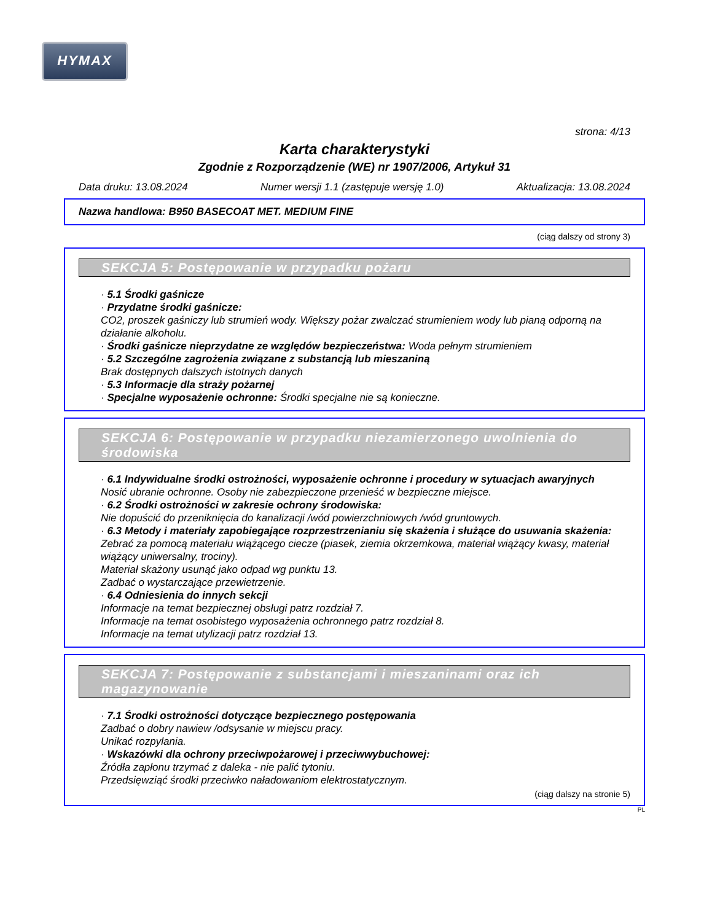HYMAX
strona: 4/13
Karta charakterystyki
Zgodnie z Rozporządzenie (WE) nr 1907/2006, Artykuł 31
Data druku: 13.08.2024 Numer wersji 1.1 (zastępuje wersję 1.0) Aktualizacja: 13.08.2024
Nazwa handlowa: B950 BASECOAT MET. MEDIUM FINE
(ciąg dalszy od strony 3)
SEKCJA 5: Postępowanie w przypadku pożaru
· 5.1 Środki gaśnicze
· Przydatne środki gaśnicze:
CO2, proszek gaśniczy lub strumień wody. Większy pożar zwalczać strumieniem wody lub pianą odporną na działanie alkoholu.
· Środki gaśnicze nieprzydatne ze względów bezpieczeństwa: Woda pełnym strumieniem
· 5.2 Szczególne zagrożenia związane z substancją lub mieszaniną
Brak dostępnych dalszych istotnych danych
· 5.3 Informacje dla straży pożarnej
· Specjalne wyposażenie ochronne: Środki specjalne nie są konieczne.
SEKCJA 6: Postępowanie w przypadku niezamierzonego uwolnienia do środowiska
· 6.1 Indywidualne środki ostrożności, wyposażenie ochronne i procedury w sytuacjach awaryjnych
Nosić ubranie ochronne. Osoby nie zabezpieczone przenieść w bezpieczne miejsce.
· 6.2 Środki ostrożności w zakresie ochrony środowiska:
Nie dopuścić do przeniknięcia do kanalizacji /wód powierzchniowych /wód gruntowych.
· 6.3 Metody i materiały zapobiegające rozprzestrzenianiu się skażenia i służące do usuwania skażenia:
Zebrać za pomocą materiału wiążącego ciecze (piasek, ziemia okrzemkowa, materiał wiążący kwasy, materiał wiążący uniwersalny, trociny).
Materiał skażony usunąć jako odpad wg punktu 13.
Zadbać o wystarczające przewietrzenie.
· 6.4 Odniesienia do innych sekcji
Informacje na temat bezpiecznej obsługi patrz rozdział 7.
Informacje na temat osobistego wyposażenia ochronnego patrz rozdział 8.
Informacje na temat utylizacji patrz rozdział 13.
SEKCJA 7: Postępowanie z substancjami i mieszaninami oraz ich magazynowanie
· 7.1 Środki ostrożności dotyczące bezpiecznego postępowania
Zadbać o dobry nawiew /odsysanie w miejscu pracy.
Unikać rozpylania.
· Wskazówki dla ochrony przeciwpożarowej i przeciwwybuchowej:
Źródła zapłonu trzymać z daleka - nie palić tytoniu.
Przedsięwziąć środki przeciwko naładowaniom elektrostatycznym.
(ciąg dalszy na stronie 5)
PL